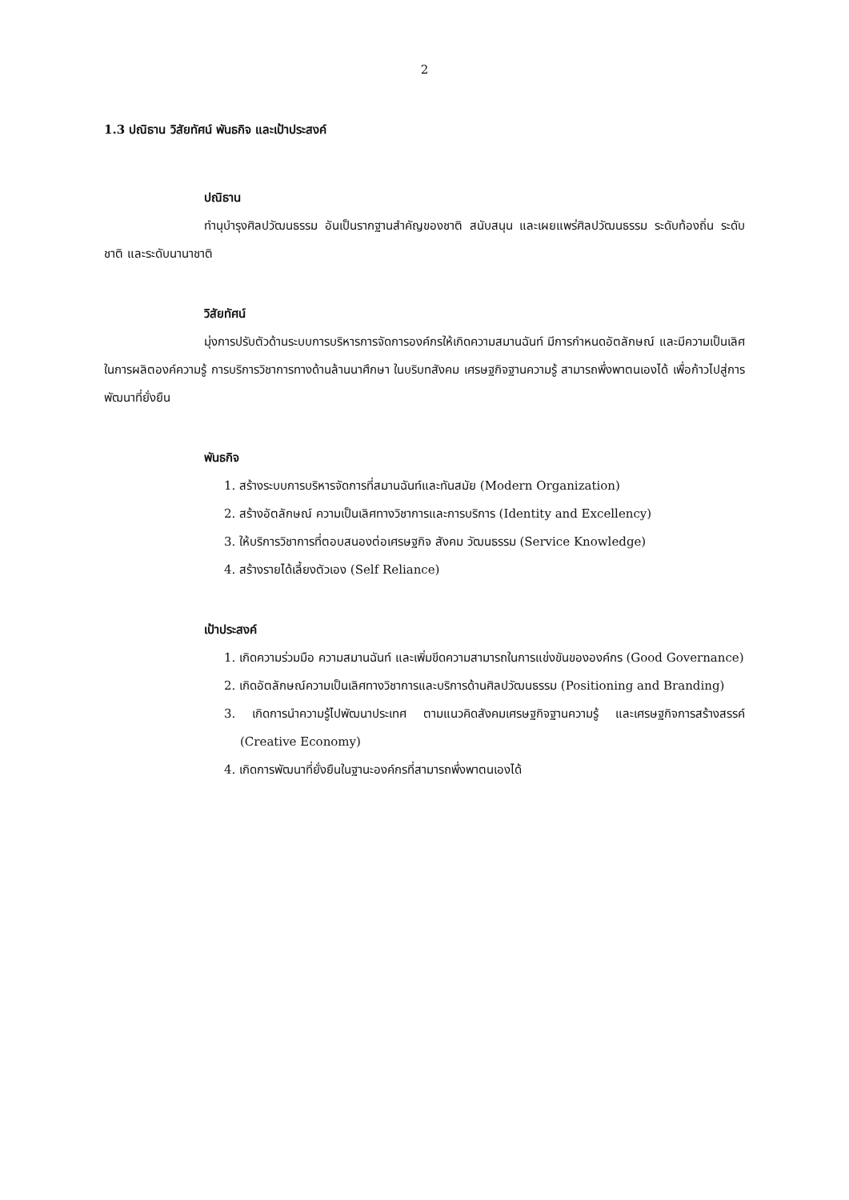2
1.3 ปณิธาน วิสัยทัศน์ พันธกิจ และเป้าประสงค์
ปณิธาน
ทำนุบำรุงศิลปวัฒนธรรม อันเป็นรากฐานสำคัญของชาติ สนับสนุน และเผยแพร่ศิลปวัฒนธรรม ระดับท้องถิ่น ระดับชาติ และระดับนานาชาติ
วิสัยทัศน์
มุ่งการปรับตัวด้านระบบการบริหารการจัดการองค์กรให้เกิดความสมานฉันท์ มีการกำหนดอัตลักษณ์ และมีความเป็นเลิศในการผลิตองค์ความรู้ การบริการวิชาการทางด้านล้านนาศึกษา ในบริบทสังคม เศรษฐกิจฐานความรู้ สามารถพึ่งพาตนเองได้ เพื่อก้าวไปสู่การพัฒนาที่ยั่งยืน
พันธกิจ
1. สร้างระบบการบริหารจัดการที่สมานฉันท์และทันสมัย (Modern Organization)
2. สร้างอัตลักษณ์ ความเป็นเลิศทางวิชาการและการบริการ (Identity and Excellency)
3. ให้บริการวิชาการที่ตอบสนองต่อเศรษฐกิจ สังคม วัฒนธรรม (Service Knowledge)
4. สร้างรายได้เลี้ยงตัวเอง (Self Reliance)
เป้าประสงค์
1. เกิดความร่วมมือ ความสมานฉันท์ และเพิ่มขีดความสามารถในการแข่งขันขององค์กร (Good Governance)
2. เกิดอัตลักษณ์ความเป็นเลิศทางวิชาการและบริการด้านศิลปวัฒนธรรม (Positioning and Branding)
3. เกิดการนำความรู้ไปพัฒนาประเทศ ตามแนวคิดสังคมเศรษฐกิจฐานความรู้ และเศรษฐกิจการสร้างสรรค์ (Creative Economy)
4. เกิดการพัฒนาที่ยั่งยืนในฐานะองค์กรที่สามารถพึ่งพาตนเองได้